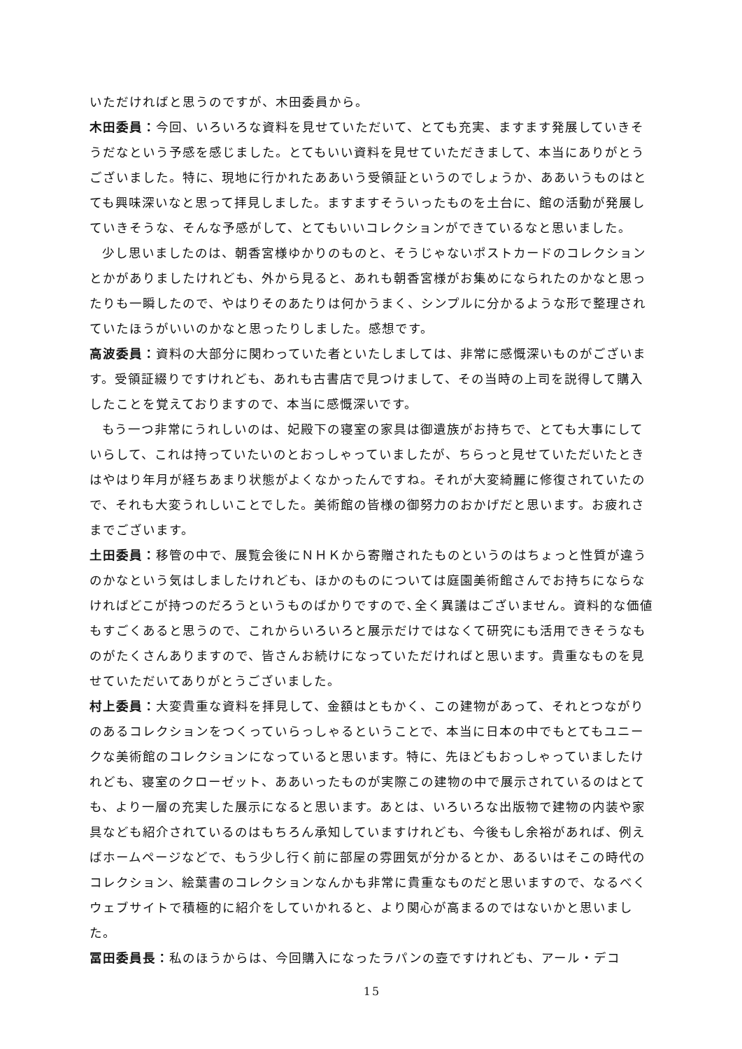いただければと思うのですが、木田委員から。
木田委員：今回、いろいろな資料を見せていただいて、とても充実、ますます発展していきそうだなという予感を感じました。とてもいい資料を見せていただきまして、本当にありがとうございました。特に、現地に行かれたああいう受領証というのでしょうか、ああいうものはとても興味深いなと思って拝見しました。ますますそういったものを土台に、館の活動が発展していきそうな、そんな予感がして、とてもいいコレクションができているなと思いました。
少し思いましたのは、朝香宮様ゆかりのものと、そうじゃないポストカードのコレクションとかがありましたけれども、外から見ると、あれも朝香宮様がお集めになられたのかなと思ったりも一瞬したので、やはりそのあたりは何かうまく、シンプルに分かるような形で整理されていたほうがいいのかなと思ったりしました。感想です。
高波委員：資料の大部分に関わっていた者といたしましては、非常に感慨深いものがございます。受領証綴りですけれども、あれも古書店で見つけまして、その当時の上司を説得して購入したことを覚えておりますので、本当に感慨深いです。
もう一つ非常にうれしいのは、妃殿下の寝室の家具は御遺族がお持ちで、とても大事にしていらして、これは持っていたいのとおっしゃっていましたが、ちらっと見せていただいたときはやはり年月が経ちあまり状態がよくなかったんですね。それが大変綺麗に修復されていたので、それも大変うれしいことでした。美術館の皆様の御努力のおかげだと思います。お疲れさまでございます。
土田委員：移管の中で、展覧会後にＮＨＫから寄贈されたものというのはちょっと性質が違うのかなという気はしましたけれども、ほかのものについては庭園美術館さんでお持ちにならなければどこが持つのだろうというものばかりですので､全く異議はございません。資料的な価値もすごくあると思うので、これからいろいろと展示だけではなくて研究にも活用できそうなものがたくさんありますので、皆さんお続けになっていただければと思います。貴重なものを見せていただいてありがとうございました。
村上委員：大変貴重な資料を拝見して、金額はともかく、この建物があって、それとつながりのあるコレクションをつくっていらっしゃるということで、本当に日本の中でもとてもユニークな美術館のコレクションになっていると思います。特に、先ほどもおっしゃっていましたけれども、寝室のクローゼット、ああいったものが実際この建物の中で展示されているのはとても、より一層の充実した展示になると思います。あとは、いろいろな出版物で建物の内装や家具なども紹介されているのはもちろん承知していますけれども、今後もし余裕があれば、例えばホームページなどで、もう少し行く前に部屋の雰囲気が分かるとか、あるいはそこの時代のコレクション、絵葉書のコレクションなんかも非常に貴重なものだと思いますので、なるべくウェブサイトで積極的に紹介をしていかれると、より関心が高まるのではないかと思いました。
冨田委員長：私のほうからは、今回購入になったラパンの壺ですけれども、アール・デコ
15